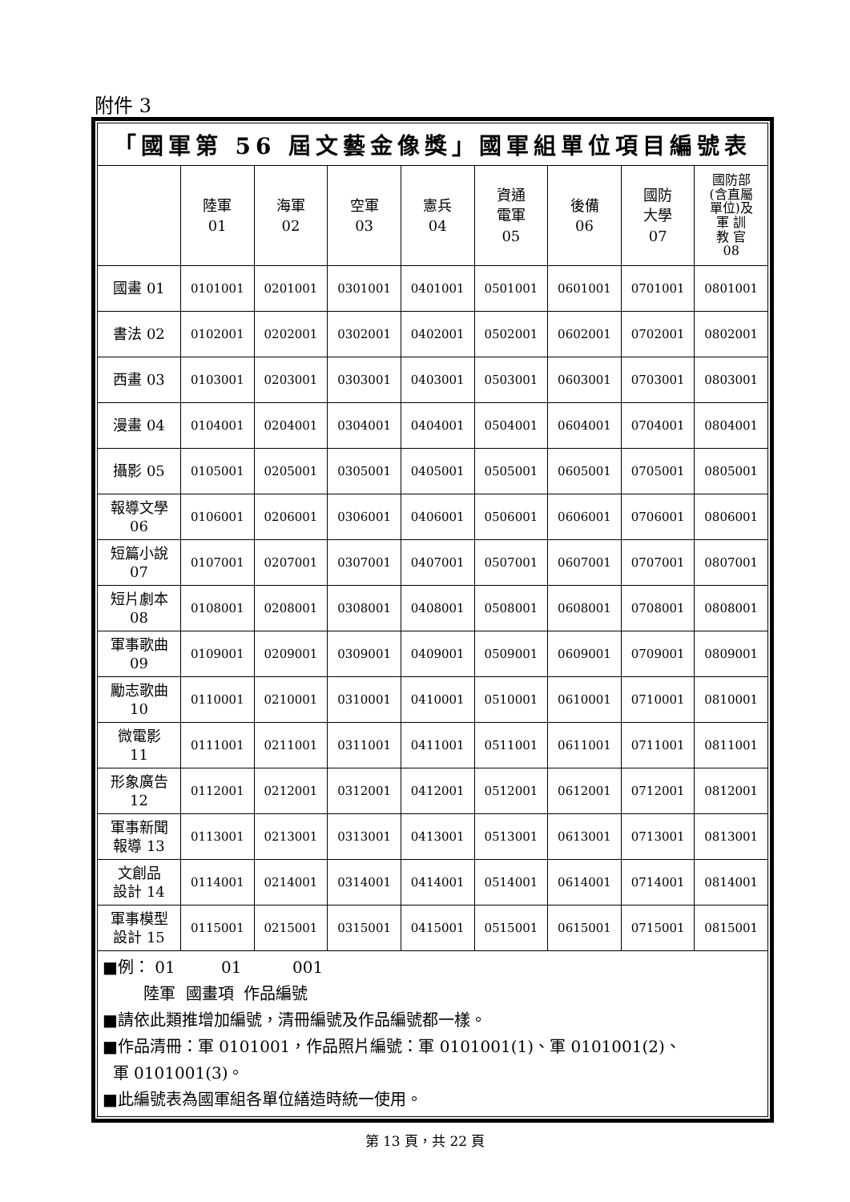附件 3
「國軍第 56 屆文藝金像獎」國軍組單位項目編號表
| | 陸軍 01 | 海軍 02 | 空軍 03 | 憲兵 04 | 資通 電軍 05 | 後備 06 | 國防 大學 07 | 國防部 (含直屬 單位)及 軍 訓 教 官 08 |
| 國畫 01 | 0101001 | 0201001 | 0301001 | 0401001 | 0501001 | 0601001 | 0701001 | 0801001 |
| 書法 02 | 0102001 | 0202001 | 0302001 | 0402001 | 0502001 | 0602001 | 0702001 | 0802001 |
| 西畫 03 | 0103001 | 0203001 | 0303001 | 0403001 | 0503001 | 0603001 | 0703001 | 0803001 |
| 漫畫 04 | 0104001 | 0204001 | 0304001 | 0404001 | 0504001 | 0604001 | 0704001 | 0804001 |
| 攝影 05 | 0105001 | 0205001 | 0305001 | 0405001 | 0505001 | 0605001 | 0705001 | 0805001 |
| 報導文學 06 | 0106001 | 0206001 | 0306001 | 0406001 | 0506001 | 0606001 | 0706001 | 0806001 |
| 短篇小說 07 | 0107001 | 0207001 | 0307001 | 0407001 | 0507001 | 0607001 | 0707001 | 0807001 |
| 短片劇本 08 | 0108001 | 0208001 | 0308001 | 0408001 | 0508001 | 0608001 | 0708001 | 0808001 |
| 軍事歌曲 09 | 0109001 | 0209001 | 0309001 | 0409001 | 0509001 | 0609001 | 0709001 | 0809001 |
| 勵志歌曲 10 | 0110001 | 0210001 | 0310001 | 0410001 | 0510001 | 0610001 | 0710001 | 0810001 |
| 微電影 11 | 0111001 | 0211001 | 0311001 | 0411001 | 0511001 | 0611001 | 0711001 | 0811001 |
| 形象廣告 12 | 0112001 | 0212001 | 0312001 | 0412001 | 0512001 | 0612001 | 0712001 | 0812001 |
| 軍事新聞 報導 13 | 0113001 | 0213001 | 0313001 | 0413001 | 0513001 | 0613001 | 0713001 | 0813001 |
| 文創品 設計 14 | 0114001 | 0214001 | 0314001 | 0414001 | 0514001 | 0614001 | 0714001 | 0814001 |
| 軍事模型 設計 15 | 0115001 | 0215001 | 0315001 | 0415001 | 0515001 | 0615001 | 0715001 | 0815001 |
■例： 01 01 001
陸軍 國畫項 作品編號
■請依此類推增加編號，清冊編號及作品編號都一樣。
■作品清冊：軍 0101001，作品照片編號：軍 0101001(1)、軍 0101001(2)、
軍 0101001(3)。
■此編號表為國軍組各單位繕造時統一使用。
第 13 頁，共 22 頁